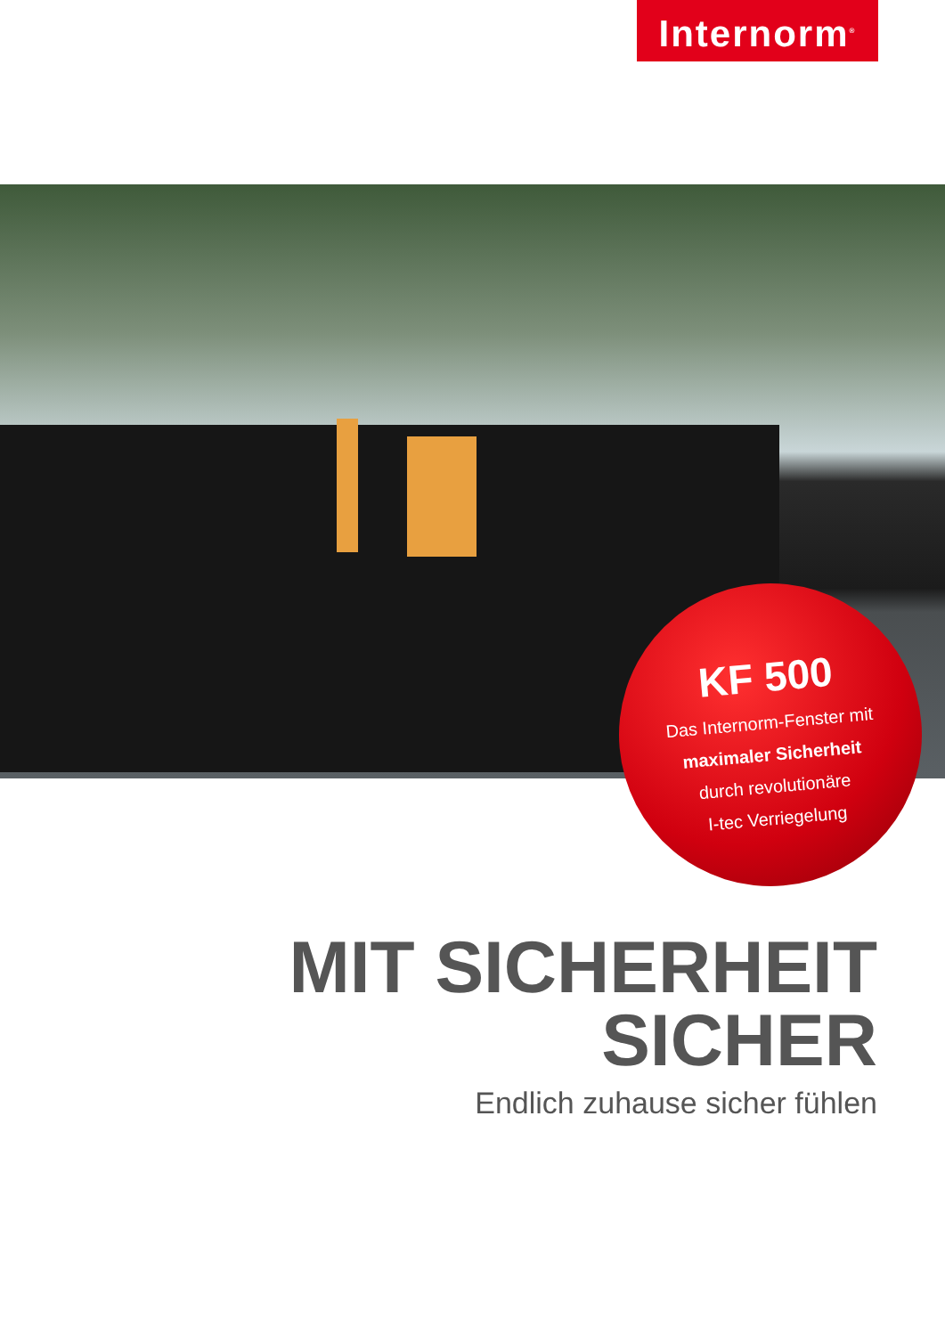Internorm<sup>®</sup>
KF 500
Das Internorm-Fenster mit
maximaler Sicherheit
durch revolutionäre
I-tec Verriegelung
MIT SICHERHEIT
SICHER
Endlich zuhause sicher fühlen